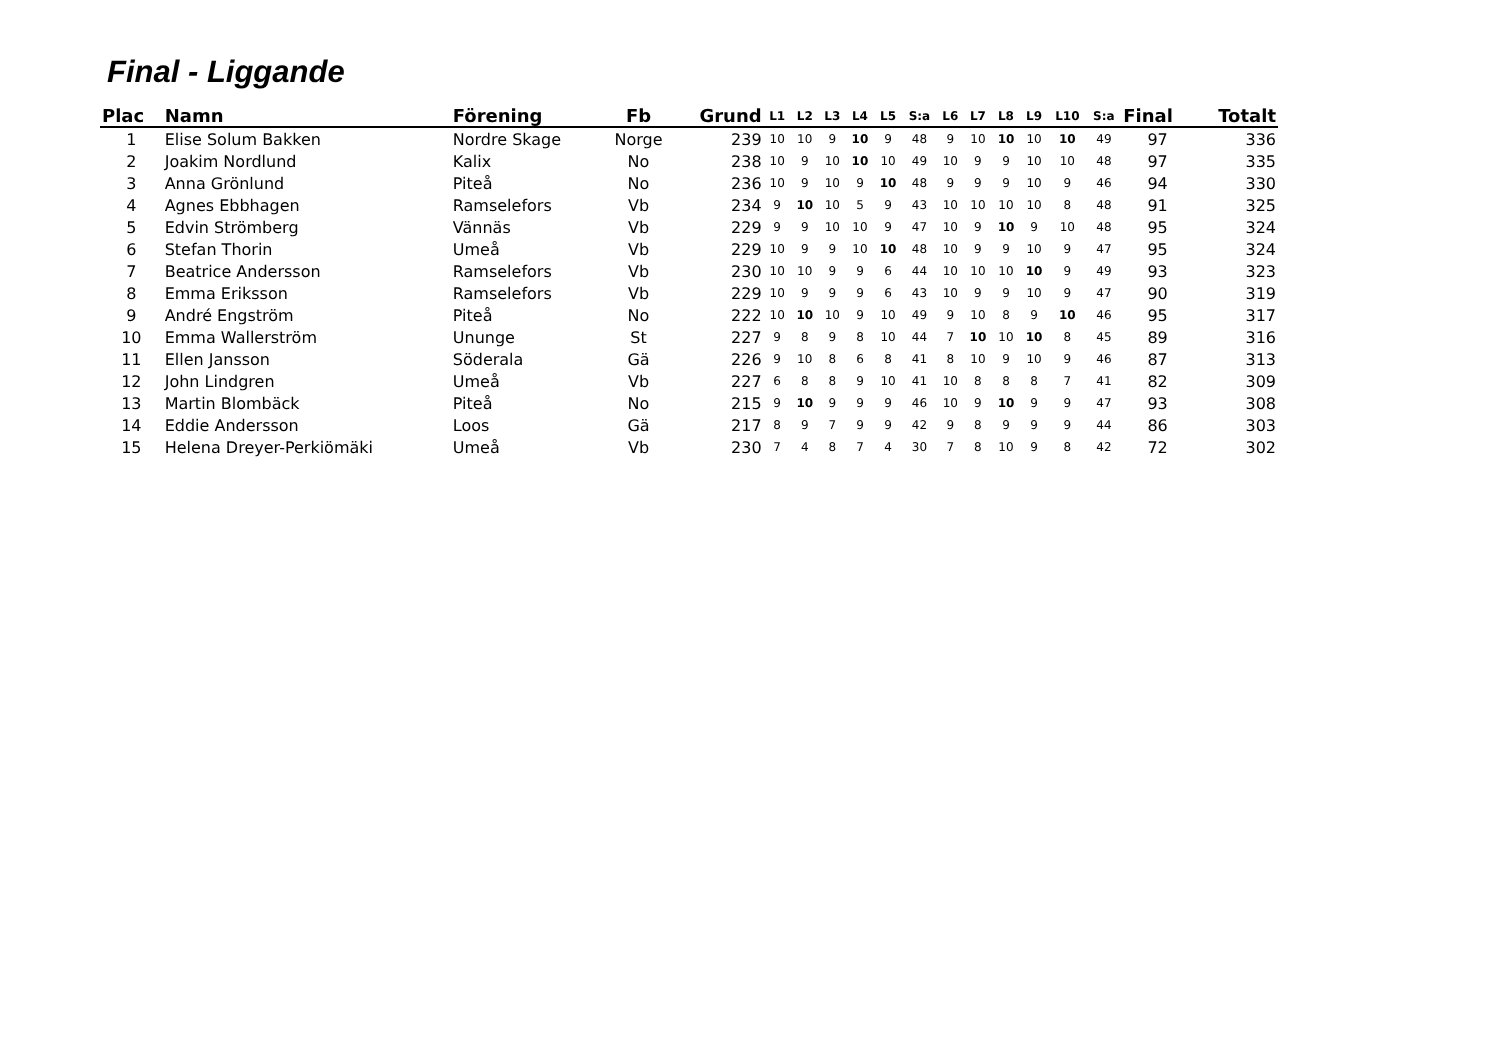Final - Liggande
| Plac | Namn | Förening | Fb | Grund | L1 | L2 | L3 | L4 | L5 | S:a | L6 | L7 | L8 | L9 | L10 | S:a | Final | Totalt |
| --- | --- | --- | --- | --- | --- | --- | --- | --- | --- | --- | --- | --- | --- | --- | --- | --- | --- | --- |
| 1 | Elise Solum Bakken | Nordre Skage | Norge | 239 | 10 | 10 | 9 | 10 | 9 | 48 | 9 | 10 | 10 | 10 | 10 | 49 | 97 | 336 |
| 2 | Joakim Nordlund | Kalix | No | 238 | 10 | 9 | 10 | 10 | 10 | 49 | 10 | 9 | 9 | 10 | 10 | 48 | 97 | 335 |
| 3 | Anna Grönlund | Piteå | No | 236 | 10 | 9 | 10 | 9 | 10 | 48 | 9 | 9 | 9 | 10 | 9 | 46 | 94 | 330 |
| 4 | Agnes Ebbhagen | Ramselefors | Vb | 234 | 9 | 10 | 10 | 5 | 9 | 43 | 10 | 10 | 10 | 10 | 8 | 48 | 91 | 325 |
| 5 | Edvin Strömberg | Vännäs | Vb | 229 | 9 | 9 | 10 | 10 | 9 | 47 | 10 | 9 | 10 | 9 | 10 | 48 | 95 | 324 |
| 6 | Stefan Thorin | Umeå | Vb | 229 | 10 | 9 | 9 | 10 | 10 | 48 | 10 | 9 | 9 | 10 | 9 | 47 | 95 | 324 |
| 7 | Beatrice Andersson | Ramselefors | Vb | 230 | 10 | 10 | 9 | 9 | 6 | 44 | 10 | 10 | 10 | 10 | 9 | 49 | 93 | 323 |
| 8 | Emma Eriksson | Ramselefors | Vb | 229 | 10 | 9 | 9 | 9 | 6 | 43 | 10 | 9 | 9 | 10 | 9 | 47 | 90 | 319 |
| 9 | André Engström | Piteå | No | 222 | 10 | 10 | 10 | 9 | 10 | 49 | 9 | 10 | 8 | 9 | 10 | 46 | 95 | 317 |
| 10 | Emma Wallerström | Ununge | St | 227 | 9 | 8 | 9 | 8 | 10 | 44 | 7 | 10 | 10 | 10 | 8 | 45 | 89 | 316 |
| 11 | Ellen Jansson | Söderala | Gä | 226 | 9 | 10 | 8 | 6 | 8 | 41 | 8 | 10 | 9 | 10 | 9 | 46 | 87 | 313 |
| 12 | John Lindgren | Umeå | Vb | 227 | 6 | 8 | 8 | 9 | 10 | 41 | 10 | 8 | 8 | 8 | 7 | 41 | 82 | 309 |
| 13 | Martin Blombäck | Piteå | No | 215 | 9 | 10 | 9 | 9 | 9 | 46 | 10 | 9 | 10 | 9 | 9 | 47 | 93 | 308 |
| 14 | Eddie Andersson | Loos | Gä | 217 | 8 | 9 | 7 | 9 | 9 | 42 | 9 | 8 | 9 | 9 | 9 | 44 | 86 | 303 |
| 15 | Helena Dreyer-Perkiömäki | Umeå | Vb | 230 | 7 | 4 | 8 | 7 | 4 | 30 | 7 | 8 | 10 | 9 | 8 | 42 | 72 | 302 |